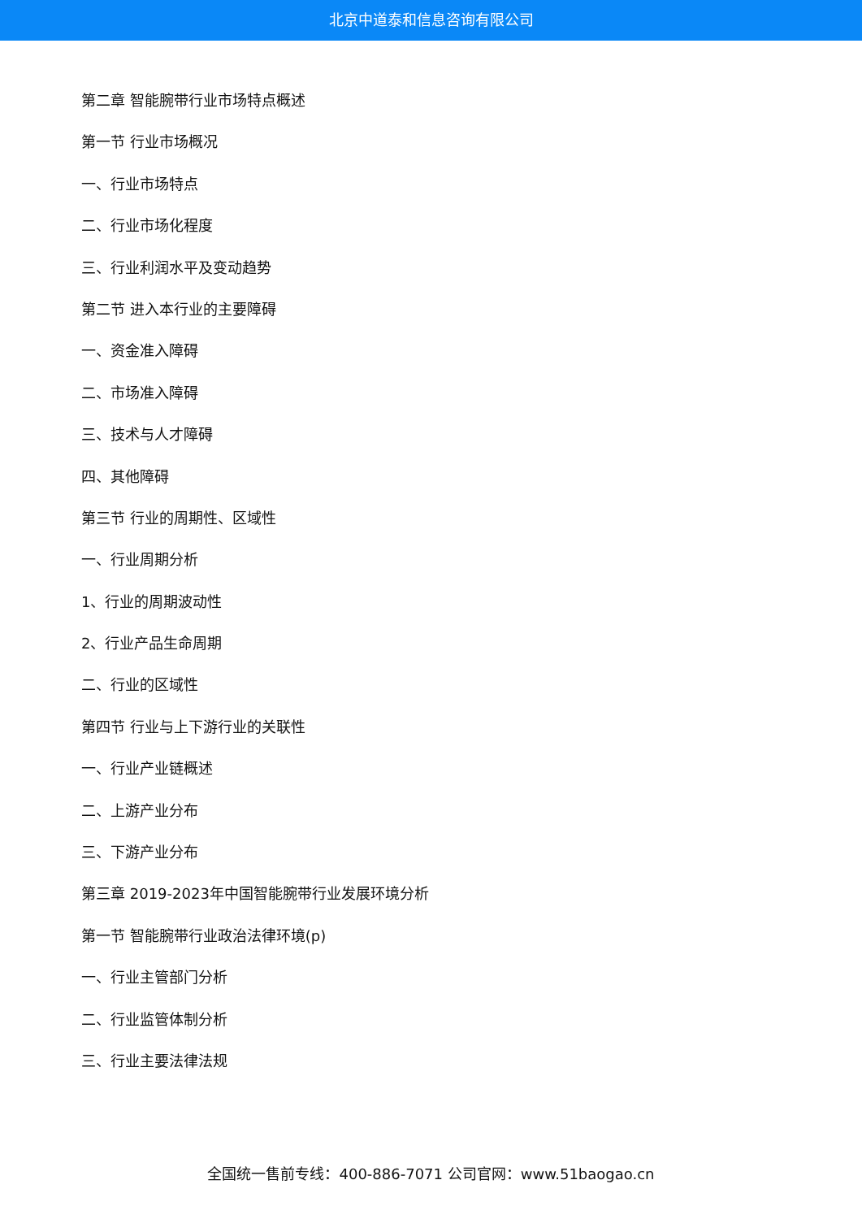北京中道泰和信息咨询有限公司
第二章 智能腕带行业市场特点概述
第一节 行业市场概况
一、行业市场特点
二、行业市场化程度
三、行业利润水平及变动趋势
第二节 进入本行业的主要障碍
一、资金准入障碍
二、市场准入障碍
三、技术与人才障碍
四、其他障碍
第三节 行业的周期性、区域性
一、行业周期分析
1、行业的周期波动性
2、行业产品生命周期
二、行业的区域性
第四节 行业与上下游行业的关联性
一、行业产业链概述
二、上游产业分布
三、下游产业分布
第三章 2019-2023年中国智能腕带行业发展环境分析
第一节 智能腕带行业政治法律环境(p)
一、行业主管部门分析
二、行业监管体制分析
三、行业主要法律法规
全国统一售前专线：400-886-7071 公司官网：www.51baogao.cn